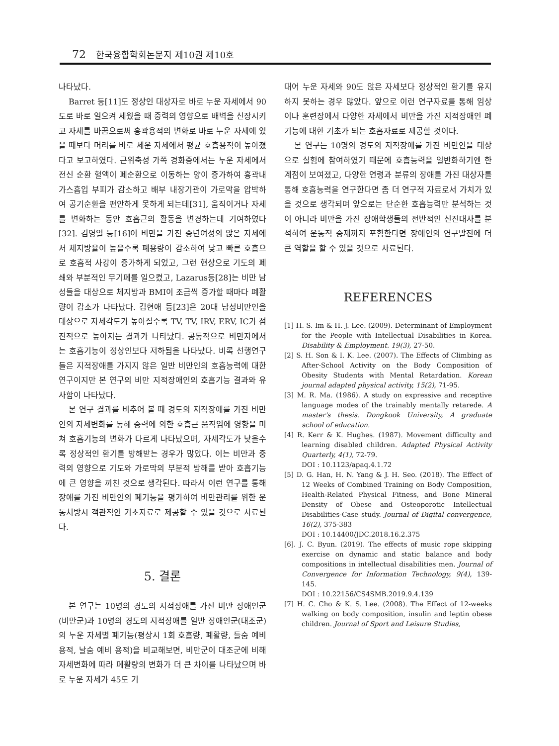72 한국융합학회논문지 제10권 제10호
나타났다.
Barret 등[11]도 정상인 대상자로 바로 누운 자세에서 90도로 바로 일으켜 세웠을 때 중력의 영향으로 배벽을 신장시키고 자세를 바꿈으로써 흉곽용적의 변화로 바로 누운 자세에 있을 때보다 머리를 바로 세운 자세에서 평균 호흡용적이 높아졌다고 보고하였다. 근위축성 가쪽 경화증에서는 누운 자세에서 전신 순환 혈액이 폐순환으로 이동하는 양이 증가하여 흉곽내 가스흡입 부피가 감소하고 배부 내장기관이 가로막을 압박하여 공기순환을 편안하게 못하게 되는데[31], 움직이거나 자세를 변화하는 동안 호흡근의 활동을 변경하는데 기여하였다[32]. 김영일 등[16]이 비만을 가진 중년여성의 앉은 자세에서 체지방율이 높을수록 폐용량이 감소하여 낮고 빠른 호흡으로 호흡적 사강이 증가하게 되었고, 그런 현상으로 기도의 폐쇄와 부분적인 무기폐를 일으켰고, Lazarus등[28]는 비만 남성들을 대상으로 체지방과 BMI이 조금씩 증가할 때마다 폐활량이 감소가 나타났다. 김현애 등[23]은 20대 남성비만인을 대상으로 자세각도가 높아질수록 TV, TV, IRV, ERV, IC가 점진적으로 높아지는 결과가 나타났다. 공통적으로 비만자에서는 호흡기능이 정상인보다 저하됨을 나타났다. 비록 선행연구들은 지적장애를 가지지 않은 일반 비만인의 호흡능력에 대한 연구이지만 본 연구의 비만 지적장애인의 호흡기능 결과와 유사함이 나타났다.
본 연구 결과를 비추어 볼 때 경도의 지적장애를 가진 비만인의 자세변화를 통해 중력에 의한 호흡근 움직임에 영향을 미쳐 호흡기능의 변화가 다르게 나타났으며, 자세각도가 낮을수록 정상적인 환기를 방해받는 경우가 많았다. 이는 비만과 중력의 영향으로 기도와 가로막의 부분적 방해를 받아 호흡기능에 큰 영향을 끼친 것으로 생각된다. 따라서 이런 연구를 통해 장애를 가진 비만인의 폐기능을 평가하여 비만관리를 위한 운동처방시 객관적인 기초자료로 제공할 수 있을 것으로 사료된다.
5. 결론
본 연구는 10명의 경도의 지적장애를 가진 비만 장애인군(비만군)과 10명의 경도의 지적장애를 일반 장애인군(대조군)의 누운 자세별 폐기능(평상시 1회 호흡량, 폐활량, 들숨 예비 용적, 날숨 예비 용적)을 비교해보면, 비만군이 대조군에 비해 자세변화에 따라 폐활량의 변화가 더 큰 차이를 나타났으며 바로 누운 자세가 45도 기
대어 누운 자세와 90도 앉은 자세보다 정상적인 환기를 유지하지 못하는 경우 많았다. 앞으로 이런 연구자료를 통해 임상이나 훈련장에서 다양한 자세에서 비만을 가진 지적장애인 폐기능에 대한 기초가 되는 호흡자료로 제공할 것이다.
본 연구는 10명의 경도의 지적장애를 가진 비만인을 대상으로 실험에 참여하였기 때문에 호흡능력을 일반화하기엔 한계점이 보여졌고, 다양한 연령과 분류의 장애를 가진 대상자를 통해 호흡능력을 연구한다면 좀 더 연구적 자료로서 가치가 있을 것으로 생각되며 앞으로는 단순한 호흡능력만 분석하는 것이 아니라 비만을 가진 장애학생들의 전반적인 신진대사를 분석하여 운동적 중재까지 포함한다면 장애인의 연구발전에 더 큰 역할을 할 수 있을 것으로 사료된다.
REFERENCES
[1] H. S. Im & H. J. Lee. (2009). Determinant of Employment for the People with Intellectual Disabilities in Korea. Disability & Employment. 19(3), 27-50.
[2] S. H. Son & I. K. Lee. (2007). The Effects of Climbing as After-School Activity on the Body Composition of Obesity Students with Mental Retardation. Korean journal adapted physical activity, 15(2), 71-95.
[3] M. R. Ma. (1986). A study on expressive and receptive language modes of the trainably mentally retarede. A master's thesis. Dongkook University, A graduate school of education.
[4] R. Kerr & K. Hughes. (1987). Movement difficulty and learning disabled children. Adapted Physical Activity Quarterly, 4(1), 72-79.
DOI : 10.1123/apaq.4.1.72
[5] D. G. Han, H. N. Yang & J. H. Seo. (2018). The Effect of 12 Weeks of Combined Training on Body Composition, Health-Related Physical Fitness, and Bone Mineral Density of Obese and Osteoporotic Intellectual Disabilities-Case study. Journal of Digital convergence, 16(2), 375-383
DOI : 10.14400/JDC.2018.16.2.375
[6]. J. C. Byun. (2019). The effects of music rope skipping exercise on dynamic and static balance and body compositions in intellectual disabilities men. Journal of Convergence for Information Technology, 9(4), 139-145.
DOI : 10.22156/CS4SMB.2019.9.4.139
[7] H. C. Cho & K. S. Lee. (2008). The Effect of 12-weeks walking on body composition, insulin and leptin obese children. Journal of Sport and Leisure Studies,